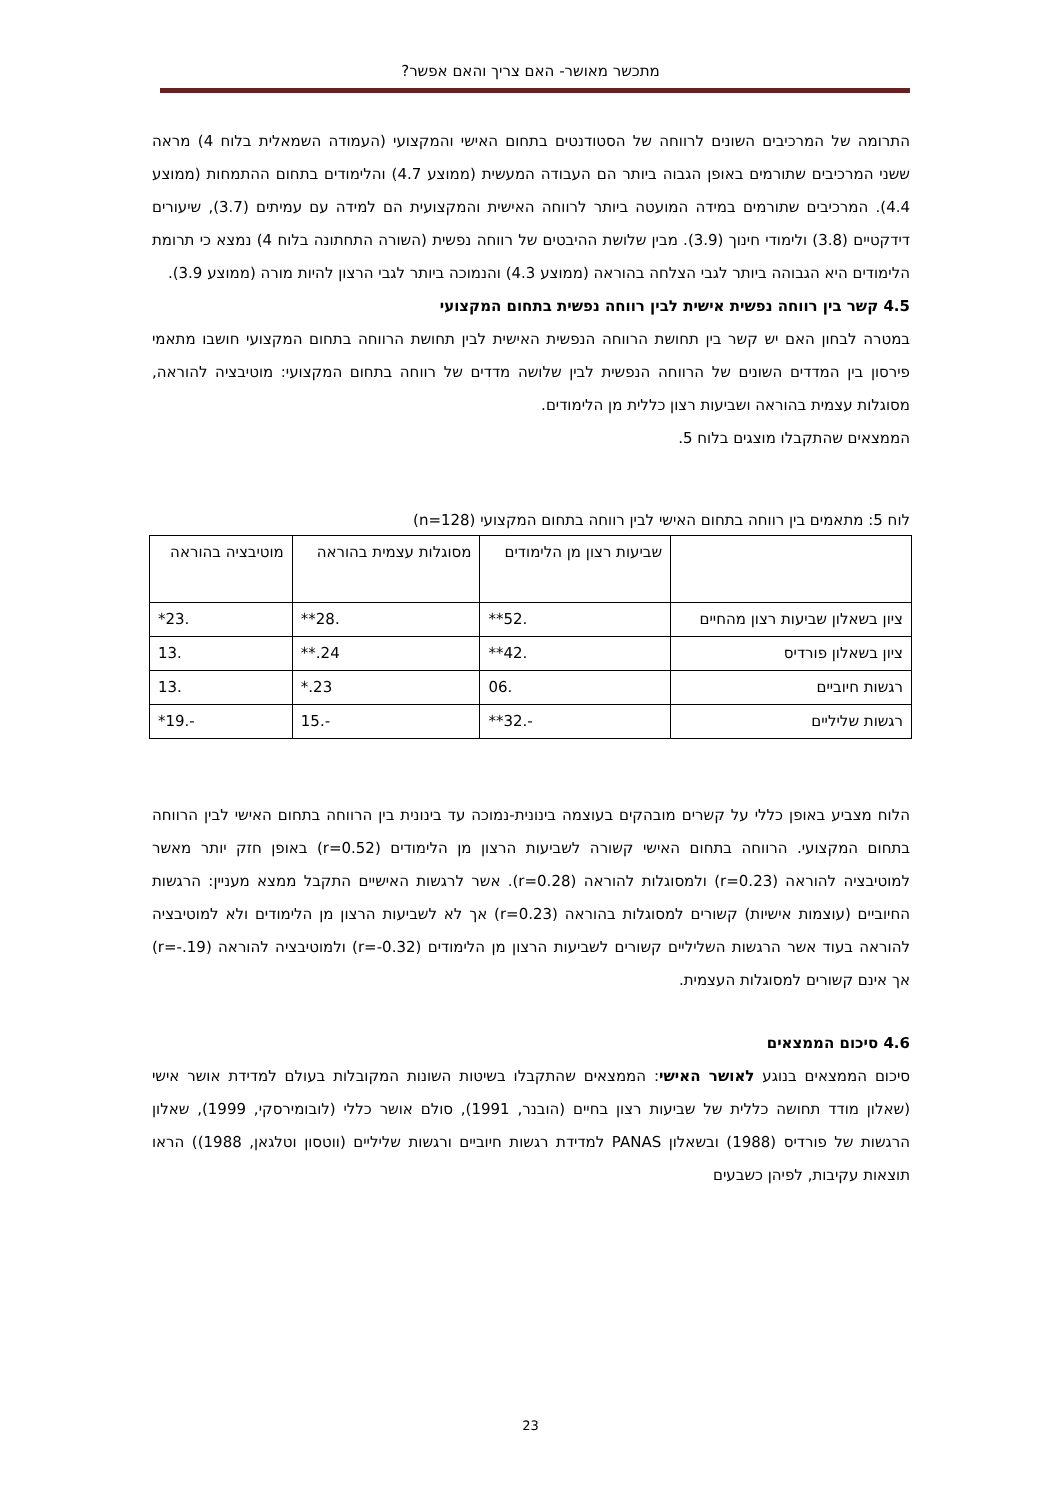מתכשר מאושר- האם צריך והאם אפשר?
התרומה של המרכיבים השונים לרווחה של הסטודנטים בתחום האישי והמקצועי (העמודה השמאלית בלוח 4) מראה ששני המרכיבים שתורמים באופן הגבוה ביותר הם העבודה המעשית (ממוצע 4.7) והלימודים בתחום ההתמחות (ממוצע 4.4). המרכיבים שתורמים במידה המועטה ביותר לרווחה האישית והמקצועית הם למידה עם עמיתים (3.7), שיעורים דידקטיים (3.8) ולימודי חינוך (3.9). מבין שלושת ההיבטים של רווחה נפשית (השורה התחתונה בלוח 4) נמצא כי תרומת הלימודים היא הגבוהה ביותר לגבי הצלחה בהוראה (ממוצע 4.3) והנמוכה ביותר לגבי הרצון להיות מורה (ממוצע 3.9).
4.5 קשר בין רווחה נפשית אישית לבין רווחה נפשית בתחום המקצועי
במטרה לבחון האם יש קשר בין תחושת הרווחה הנפשית האישית לבין תחושת הרווחה בתחום המקצועי חושבו מתאמי פירסון בין המדדים השונים של הרווחה הנפשית לבין שלושה מדדים של רווחה בתחום המקצועי: מוטיבציה להוראה, מסוגלות עצמית בהוראה ושביעות רצון כללית מן הלימודים.
הממצאים שהתקבלו מוצגים בלוח 5.
לוח 5: מתאמים בין רווחה בתחום האישי לבין רווחה בתחום המקצועי (n=128)
| | שביעות רצון מן הלימודים | מסוגלות עצמית בהוראה | מוטיבציה בהוראה |
| --- | --- | --- | --- |
| ציון בשאלון שביעות רצון מהחיים | .52** | .28** | .23* |
| ציון בשאלון פורדיס | .42** | 24.** | .13 |
| רגשות חיוביים | .06 | 23.* | .13 |
| רגשות שליליים | -.32** | -.15 | -.19* |
הלוח מצביע באופן כללי על קשרים מובהקים בעוצמה בינונית-נמוכה עד בינונית בין הרווחה בתחום האישי לבין הרווחה בתחום המקצועי. הרווחה בתחום האישי קשורה לשביעות הרצון מן הלימודים (r=0.52) באופן חזק יותר מאשר למוטיבציה להוראה (r=0.23) ולמסוגלות להוראה (r=0.28). אשר לרגשות האישיים התקבל ממצא מעניין: הרגשות החיוביים (עוצמות אישיות) קשורים למסוגלות בהוראה (r=0.23) אך לא לשביעות הרצון מן הלימודים ולא למוטיבציה להוראה בעוד אשר הרגשות השליליים קשורים לשביעות הרצון מן הלימודים (r=-0.32) ולמוטיבציה להוראה (r=-.19) אך אינם קשורים למסוגלות העצמית.
4.6 סיכום הממצאים
סיכום הממצאים בנוגע לאושר האישי: הממצאים שהתקבלו בשיטות השונות המקובלות בעולם למדידת אושר אישי (שאלון מודד תחושה כללית של שביעות רצון בחיים (הובנר, 1991), סולם אושר כללי (לובומירסקי, 1999), שאלון הרגשות של פורדיס (1988) ובשאלון PANAS למדידת רגשות חיוביים ורגשות שליליים (ווטסון וטלגאן, 1988)) הראו תוצאות עקיבות, לפיהן כשבעים
23